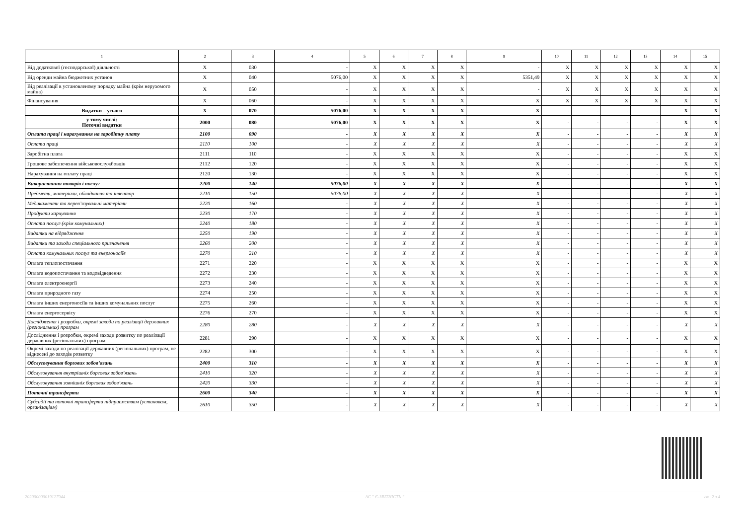| 1 | 2 | 3 | 4 | 5 | 6 | 7 | 8 | 9 | 10 | 11 | 12 | 13 | 14 | 15 |
| --- | --- | --- | --- | --- | --- | --- | --- | --- | --- | --- | --- | --- | --- | --- |
| Від додаткової (господарської) діяльності | X | 030 | - | X | X | X | X | - | X | X | X | X | X | X |
| Від оренди майна бюджетних установ | X | 040 | 5076,00 | X | X | X | X | 5351,49 | X | X | X | X | X | X |
| Від реалізації в установленому порядку майна (крім нерухомого майна) | X | 050 | - | X | X | X | X | - | X | X | X | X | X | X |
| Фінансування | X | 060 | - | X | X | X | X | X | X | X | X | X | X | X |
| Видатки – усього | X | 070 | 5076,00 | X | X | X | X | X | - | - | - | - | X | X |
| у тому числі: Поточні видатки | 2000 | 080 | 5076,00 | X | X | X | X | X | - | - | - | - | X | X |
| Оплата праці і нарахування на заробітну плату | 2100 | 090 | - | X | X | X | X | X | - | - | - | - | X | X |
| Оплата праці | 2110 | 100 | - | X | X | X | X | X | - | - | - | - | X | X |
| Заробітна плата | 2111 | 110 | - | X | X | X | X | X | - | - | - | - | X | X |
| Грошове забезпечення військовослужбовців | 2112 | 120 | - | X | X | X | X | X | - | - | - | - | X | X |
| Нарахування на оплату праці | 2120 | 130 | - | X | X | X | X | X | - | - | - | - | X | X |
| Використання товарів і послуг | 2200 | 140 | 5076,00 | X | X | X | X | X | - | - | - | - | X | X |
| Предмети, матеріали, обладнання та інвентар | 2210 | 150 | 5076,00 | X | X | X | X | X | - | - | - | - | X | X |
| Медикаменти та перев’язувальні матеріали | 2220 | 160 | - | X | X | X | X | X | - | - | - | - | X | X |
| Продукти харчування | 2230 | 170 | - | X | X | X | X | X | - | - | - | - | X | X |
| Оплата послуг (крім комунальних) | 2240 | 180 | - | X | X | X | X | X | - | - | - | - | X | X |
| Видатки на відрядження | 2250 | 190 | - | X | X | X | X | X | - | - | - | - | X | X |
| Видатки та заходи спеціального призначення | 2260 | 200 | - | X | X | X | X | X | - | - | - | - | X | X |
| Оплата комунальних послуг та енергоносіїв | 2270 | 210 | - | X | X | X | X | X | - | - | - | - | X | X |
| Оплата теплопостачання | 2271 | 220 | - | X | X | X | X | X | - | - | - | - | X | X |
| Оплата водопостачання та водовідведення | 2272 | 230 | - | X | X | X | X | X | - | - | - | - | X | X |
| Оплата електроенергії | 2273 | 240 | - | X | X | X | X | X | - | - | - | - | X | X |
| Оплата природного газу | 2274 | 250 | - | X | X | X | X | X | - | - | - | - | X | X |
| Оплата інших енергоносіїв та інших комунальних послуг | 2275 | 260 | - | X | X | X | X | X | - | - | - | - | X | X |
| Оплата енергосервісу | 2276 | 270 | - | X | X | X | X | X | - | - | - | - | X | X |
| Дослідження і розробки, окремі заходи по реалізації державних (регіональних) програм | 2280 | 280 | - | X | X | X | X | X | - | - | - | - | X | X |
| Дослідження і розробки, окремі заходи розвитку по реалізації державних (регіональних) програм | 2281 | 290 | - | X | X | X | X | X | - | - | - | - | X | X |
| Окремі заходи по реалізації державних (регіональних) програм, не віднесені до заходів розвитку | 2282 | 300 | - | X | X | X | X | X | - | - | - | - | X | X |
| Обслуговування боргових зобов’язань | 2400 | 310 | - | X | X | X | X | X | - | - | - | - | X | X |
| Обслуговування внутрішніх боргових зобов’язань | 2410 | 320 | - | X | X | X | X | X | - | - | - | - | X | X |
| Обслуговування зовнішніх боргових зобов’язань | 2420 | 330 | - | X | X | X | X | X | - | - | - | - | X | X |
| Поточні трансферти | 2600 | 340 | - | X | X | X | X | X | - | - | - | - | X | X |
| Субсидії та поточні трансферти підприємствам (установам, організаціям) | 2610 | 350 | - | X | X | X | X | X | - | - | - | - | X | X |
202000000019127944 АС " Є-ЗВІТНІСТЬ " ст. 2 з 4